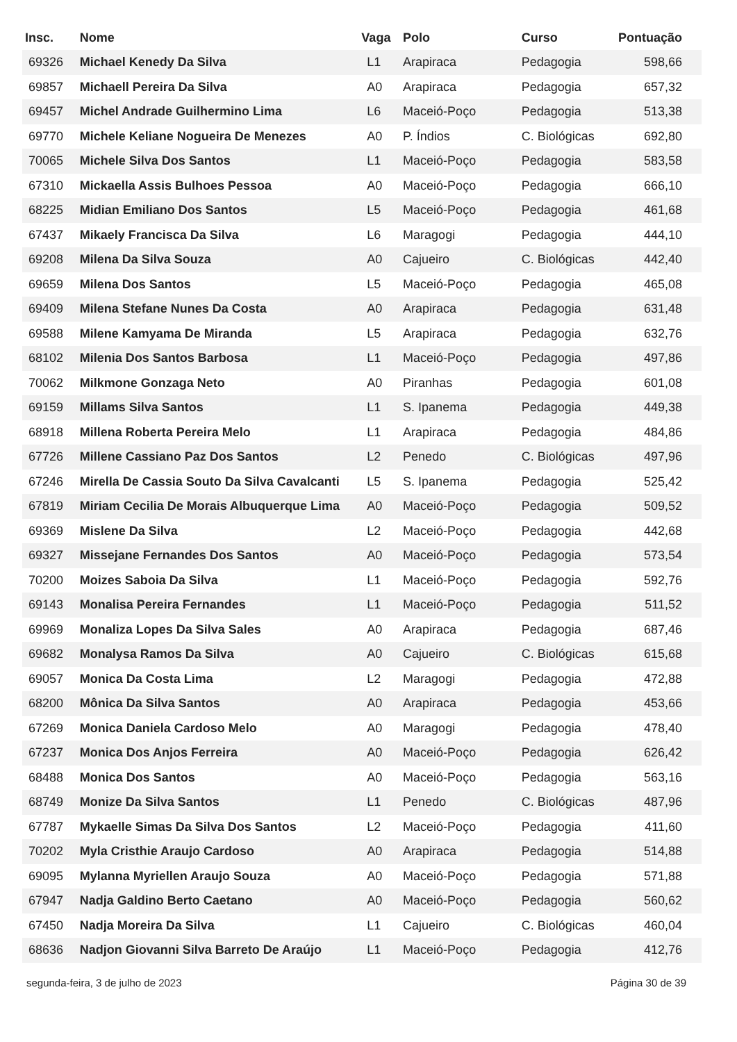| Insc. | Nome | Vaga | Polo | Curso | Pontuação |
| --- | --- | --- | --- | --- | --- |
| 69326 | Michael Kenedy Da Silva | L1 | Arapiraca | Pedagogia | 598,66 |
| 69857 | Michaell Pereira Da Silva | A0 | Arapiraca | Pedagogia | 657,32 |
| 69457 | Michel Andrade Guilhermino Lima | L6 | Maceió-Poço | Pedagogia | 513,38 |
| 69770 | Michele Keliane Nogueira De Menezes | A0 | P. Índios | C. Biológicas | 692,80 |
| 70065 | Michele Silva Dos Santos | L1 | Maceió-Poço | Pedagogia | 583,58 |
| 67310 | Mickaella Assis Bulhoes Pessoa | A0 | Maceió-Poço | Pedagogia | 666,10 |
| 68225 | Midian Emiliano Dos Santos | L5 | Maceió-Poço | Pedagogia | 461,68 |
| 67437 | Mikaely Francisca Da Silva | L6 | Maragogi | Pedagogia | 444,10 |
| 69208 | Milena Da Silva Souza | A0 | Cajueiro | C. Biológicas | 442,40 |
| 69659 | Milena Dos Santos | L5 | Maceió-Poço | Pedagogia | 465,08 |
| 69409 | Milena Stefane Nunes Da Costa | A0 | Arapiraca | Pedagogia | 631,48 |
| 69588 | Milene Kamyama De Miranda | L5 | Arapiraca | Pedagogia | 632,76 |
| 68102 | Milenia Dos Santos Barbosa | L1 | Maceió-Poço | Pedagogia | 497,86 |
| 70062 | Milkmone Gonzaga Neto | A0 | Piranhas | Pedagogia | 601,08 |
| 69159 | Millams Silva Santos | L1 | S. Ipanema | Pedagogia | 449,38 |
| 68918 | Millena Roberta Pereira Melo | L1 | Arapiraca | Pedagogia | 484,86 |
| 67726 | Millene Cassiano Paz Dos Santos | L2 | Penedo | C. Biológicas | 497,96 |
| 67246 | Mirella De Cassia Souto Da Silva Cavalcanti | L5 | S. Ipanema | Pedagogia | 525,42 |
| 67819 | Miriam Cecilia De Morais Albuquerque Lima | A0 | Maceió-Poço | Pedagogia | 509,52 |
| 69369 | Mislene Da Silva | L2 | Maceió-Poço | Pedagogia | 442,68 |
| 69327 | Missejane Fernandes Dos Santos | A0 | Maceió-Poço | Pedagogia | 573,54 |
| 70200 | Moizes Saboia Da Silva | L1 | Maceió-Poço | Pedagogia | 592,76 |
| 69143 | Monalisa Pereira Fernandes | L1 | Maceió-Poço | Pedagogia | 511,52 |
| 69969 | Monaliza Lopes Da Silva Sales | A0 | Arapiraca | Pedagogia | 687,46 |
| 69682 | Monalysa Ramos Da Silva | A0 | Cajueiro | C. Biológicas | 615,68 |
| 69057 | Monica Da Costa Lima | L2 | Maragogi | Pedagogia | 472,88 |
| 68200 | Mônica Da Silva Santos | A0 | Arapiraca | Pedagogia | 453,66 |
| 67269 | Monica Daniela Cardoso Melo | A0 | Maragogi | Pedagogia | 478,40 |
| 67237 | Monica Dos Anjos Ferreira | A0 | Maceió-Poço | Pedagogia | 626,42 |
| 68488 | Monica Dos Santos | A0 | Maceió-Poço | Pedagogia | 563,16 |
| 68749 | Monize Da Silva Santos | L1 | Penedo | C. Biológicas | 487,96 |
| 67787 | Mykaelle Simas Da Silva Dos Santos | L2 | Maceió-Poço | Pedagogia | 411,60 |
| 70202 | Myla Cristhie Araujo Cardoso | A0 | Arapiraca | Pedagogia | 514,88 |
| 69095 | Mylanna Myriellen Araujo Souza | A0 | Maceió-Poço | Pedagogia | 571,88 |
| 67947 | Nadja Galdino Berto Caetano | A0 | Maceió-Poço | Pedagogia | 560,62 |
| 67450 | Nadja Moreira Da Silva | L1 | Cajueiro | C. Biológicas | 460,04 |
| 68636 | Nadjon Giovanni Silva Barreto De Araújo | L1 | Maceió-Poço | Pedagogia | 412,76 |
segunda-feira, 3 de julho de 2023 Página 30 de 39